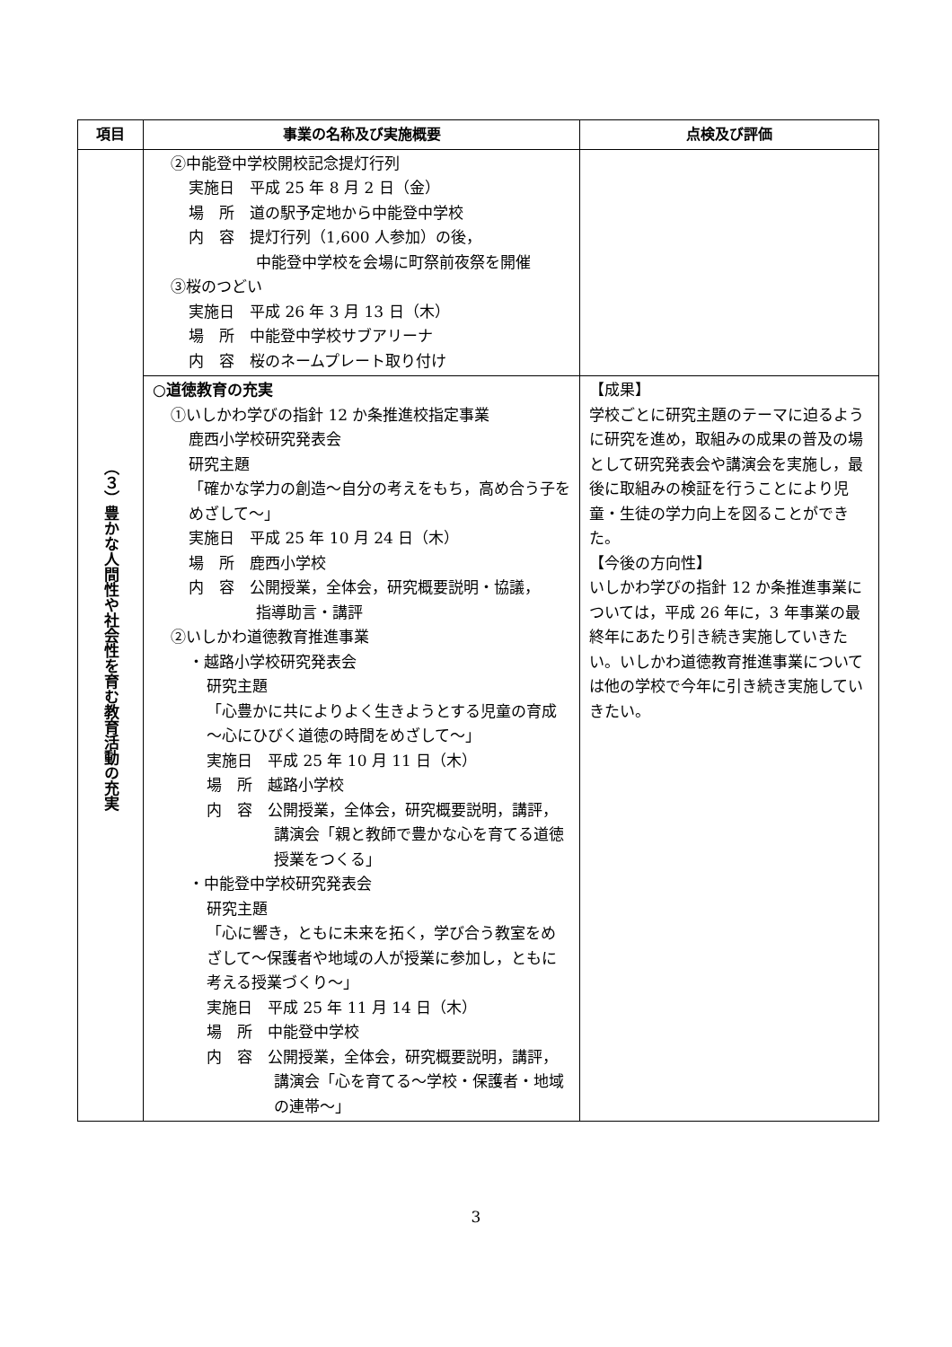| 項目 | 事業の名称及び実施概要 | 点検及び評価 |
| --- | --- | --- |
| （３）豊かな人間性や社会性を育む教育活動の充実 | ②中能登中学校開校記念提灯行列 実施日 平成 25 年 8 月 2 日（金） 場 所 道の駅予定地から中能登中学校 内 容 提灯行列（1,600 人参加）の後， 中能登中学校を会場に町祭前夜祭を開催 ③桜のつどい 実施日 平成 26 年 3 月 13 日（木） 場 所 中能登中学校サブアリーナ 内 容 桜のネームプレート取り付け | |
| | ○道徳教育の充実 ①いしかわ学びの指針 12 か条推進校指定事業 鹿西小学校研究発表会 研究主題 「確かな学力の創造～自分の考えをもち，高め合う子をめざして～」 実施日 平成 25 年 10 月 24 日（木） 場 所 鹿西小学校 内 容 公開授業，全体会，研究概要説明・協議， 指導助言・講評 ②いしかわ道徳教育推進事業 ・越路小学校研究発表会 研究主題 「心豊かに共によりよく生きようとする児童の育成～心にひびく道徳の時間をめざして～」 実施日 平成 25 年 10 月 11 日（木） 場 所 越路小学校 内 容 公開授業，全体会，研究概要説明，講評， 講演会「親と教師で豊かな心を育てる道徳授業をつくる」 ・中能登中学校研究発表会 研究主題 「心に響き，ともに未来を拓く，学び合う教室をめざして～保護者や地域の人が授業に参加し，ともに考える授業づくり～」 実施日 平成 25 年 11 月 14 日（木） 場 所 中能登中学校 内 容 公開授業，全体会，研究概要説明，講評， 講演会「心を育てる～学校・保護者・地域の連帯～」 | 【成果】 学校ごとに研究主題のテーマに迫るように研究を進め，取組みの成果の普及の場として研究発表会や講演会を実施し，最後に取組みの検証を行うことにより児童・生徒の学力向上を図ることができた。 【今後の方向性】 いしかわ学びの指針 12 か条推進事業については，平成 26 年に，3 年事業の最終年にあたり引き続き実施していきたい。いしかわ道徳教育推進事業については他の学校で今年に引き続き実施していきたい。 |
3